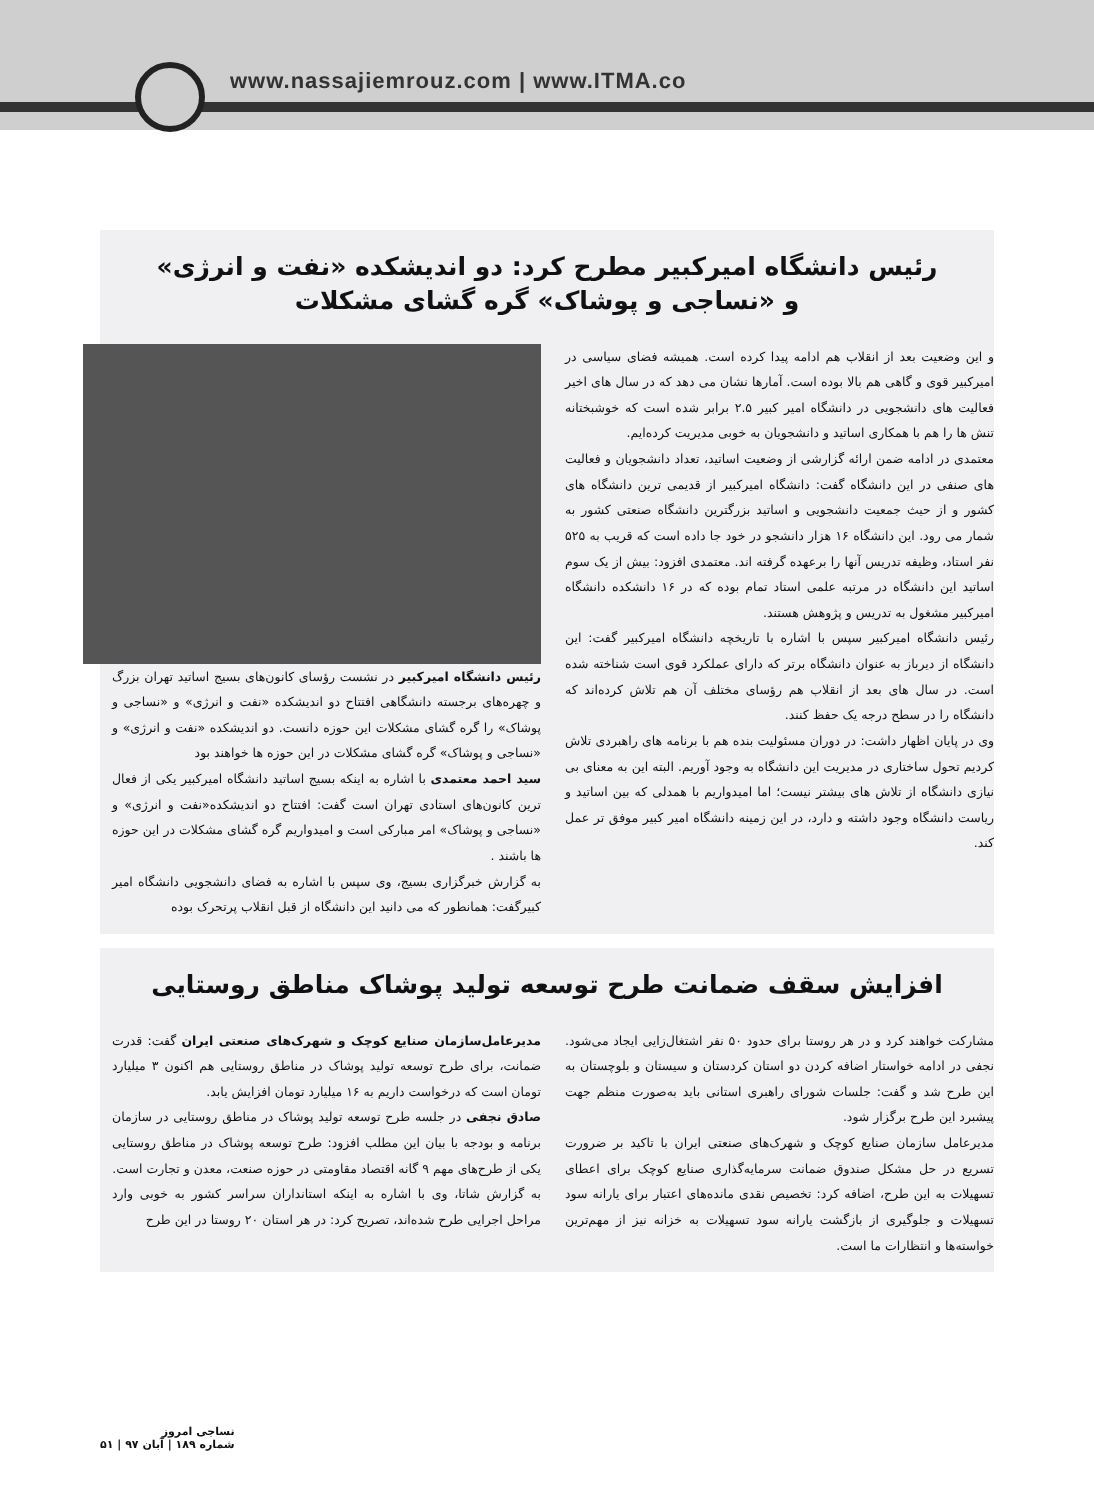www.nassajiemrouz.com | www.ITMA.co
رئیس دانشگاه امیرکبیر مطرح کرد: دو اندیشکده «نفت و انرژی»
و «نساجی و پوشاک» گره گشای مشکلات
رئیس دانشگاه امیرکبیر در نشست رؤسای کانون‌های بسیج اساتید تهران بزرگ و چهره‌های برجسته دانشگاهی افتتاح دو اندیشکده «نفت و انرژی» و «نساجی و پوشاک» را گره گشای مشکلات این حوزه دانست. دو اندیشکده «نفت و انرژی» و «نساجی و پوشاک» گره گشای مشکلات در این حوزه ها خواهند بود
سید احمد معتمدی با اشاره به اینکه بسیج اساتید دانشگاه امیرکبیر یکی از فعال ترین کانون‌های استادی تهران است گفت: افتتاح دو اندیشکده«نفت و انرژی» و «نساجی و پوشاک» امر مبارکی است و امیدواریم گره گشای مشکلات در این حوزه ها باشند .
به گزارش خبرگزاری بسیج، وی سپس با اشاره به فضای دانشجویی دانشگاه امیر کبیرگفت: همانطور که می دانید این دانشگاه از قبل انقلاب پرتحرک بوده
و این وضعیت بعد از انقلاب هم ادامه پیدا کرده است. همیشه فضای سیاسی در امیرکبیر قوی و گاهی هم بالا بوده است. آمارها نشان می دهد که در سال های اخیر فعالیت های دانشجویی در دانشگاه امیر کبیر ۲.۵ برابر شده است که خوشبختانه تنش ها را هم با همکاری اساتید و دانشجویان به خوبی مدیریت کرده‌ایم.
معتمدی در ادامه ضمن ارائه گزارشی از وضعیت اساتید، تعداد دانشجویان و فعالیت های صنفی در این دانشگاه گفت: دانشگاه امیرکبیر از قدیمی ترین دانشگاه های کشور و از حیث جمعیت دانشجویی و اساتید بزرگترین دانشگاه صنعتی کشور به شمار می رود. این دانشگاه ۱۶ هزار دانشجو در خود جا داده است که قریب به ۵۲۵ نفر استاد، وظیفه تدریس آنها را برعهده گرفته اند. معتمدی افزود: بیش از یک سوم اساتید این دانشگاه در مرتبه علمی استاد تمام بوده که در ۱۶ دانشکده دانشگاه امیرکبیر مشغول به تدریس و پژوهش هستند.
رئیس دانشگاه امیرکبیر سپس با اشاره با تاریخچه دانشگاه امیرکبیر گفت: این دانشگاه از دیرباز به عنوان دانشگاه برتر که دارای عملکرد قوی است شناخته شده است. در سال های بعد از انقلاب هم رؤسای مختلف آن هم تلاش کرده‌اند که دانشگاه را در سطح درجه یک حفظ کنند.
وی در پایان اظهار داشت: در دوران مسئولیت بنده هم با برنامه های راهبردی تلاش کردیم تحول ساختاری در مدیریت این دانشگاه به وجود آوریم. البته این به معنای بی نیازی دانشگاه از تلاش های بیشتر نیست؛ اما امیدواریم با همدلی که بین اساتید و ریاست دانشگاه وجود داشته و دارد، در این زمینه دانشگاه امیر کبیر موفق تر عمل کند.
افزایش سقف ضمانت طرح توسعه تولید پوشاک مناطق روستایی
مدیرعامل‌سازمان صنایع کوچک و شهرک‌های صنعتی ایران گفت: قدرت ضمانت، برای طرح توسعه تولید پوشاک در مناطق روستایی هم اکنون ۳ میلیارد تومان است که درخواست داریم به ۱۶ میلیارد تومان افزایش یابد.
صادق نجفی در جلسه طرح توسعه تولید پوشاک در مناطق روستایی در سازمان برنامه و بودجه با بیان این مطلب افزود: طرح توسعه پوشاک در مناطق روستایی یکی از طرح‌های مهم ۹ گانه اقتصاد مقاومتی در حوزه صنعت، معدن و تجارت است.
به گزارش شاتا، وی با اشاره به اینکه استانداران سراسر کشور به خوبی وارد مراحل اجرایی طرح شده‌اند، تصریح کرد: در هر استان ۲۰ روستا در این طرح
مشارکت خواهند کرد و در هر روستا برای حدود ۵۰ نفر اشتغال‌زایی ایجاد می‌شود. نجفی در ادامه خواستار اضافه کردن دو استان کردستان و سیستان و بلوچستان به این طرح شد و گفت: جلسات شورای راهبری استانی باید به‌صورت منظم جهت پیشبرد این طرح برگزار شود.
مدیرعامل سازمان صنایع کوچک و شهرک‌های صنعتی ایران با تاکید بر ضرورت تسریع در حل مشکل صندوق ضمانت سرمایه‌گذاری صنایع کوچک برای اعطای تسهیلات به این طرح، اضافه کرد: تخصیص نقدی مانده‌های اعتبار برای یارانه سود تسهیلات و جلوگیری از بازگشت یارانه سود تسهیلات به خزانه نیز از مهم‌ترین خواسته‌ها و انتظارات ما است.
نساجی امروز
شماره ۱۸۹ | آبان ۹۷ | ۵۱